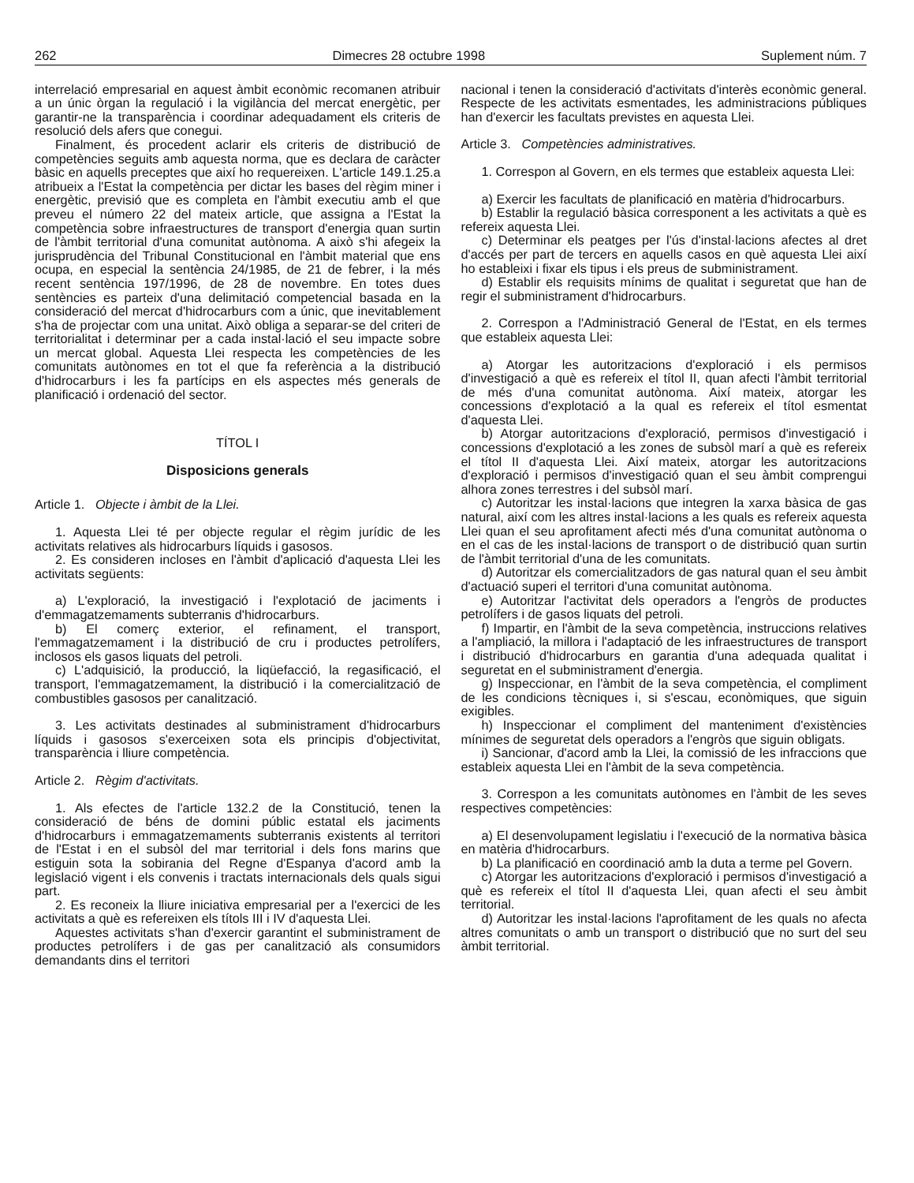262 Dimecres 28 octubre 1998 Suplement núm. 7
interrelació empresarial en aquest àmbit econòmic recomanen atribuir a un únic òrgan la regulació i la vigilància del mercat energètic, per garantir-ne la transparència i coordinar adequadament els criteris de resolució dels afers que conegui.
Finalment, és procedent aclarir els criteris de distribució de competències seguits amb aquesta norma, que es declara de caràcter bàsic en aquells preceptes que així ho requereixen. L'article 149.1.25.a atribueix a l'Estat la competència per dictar les bases del règim miner i energètic, previsió que es completa en l'àmbit executiu amb el que preveu el número 22 del mateix article, que assigna a l'Estat la competència sobre infraestructures de transport d'energia quan surtin de l'àmbit territorial d'una comunitat autònoma. A això s'hi afegeix la jurisprudència del Tribunal Constitucional en l'àmbit material que ens ocupa, en especial la sentència 24/1985, de 21 de febrer, i la més recent sentència 197/1996, de 28 de novembre. En totes dues sentències es parteix d'una delimitació competencial basada en la consideració del mercat d'hidrocarburs com a únic, que inevitablement s'ha de projectar com una unitat. Això obliga a separar-se del criteri de territorialitat i determinar per a cada instal·lació el seu impacte sobre un mercat global. Aquesta Llei respecta les competències de les comunitats autònomes en tot el que fa referència a la distribució d'hidrocarburs i les fa partícips en els aspectes més generals de planificació i ordenació del sector.
TÍTOL I
Disposicions generals
Article 1. Objecte i àmbit de la Llei.
1. Aquesta Llei té per objecte regular el règim jurídic de les activitats relatives als hidrocarburs líquids i gasosos.
2. Es consideren incloses en l'àmbit d'aplicació d'aquesta Llei les activitats següents:
a) L'exploració, la investigació i l'explotació de jaciments i d'emmagatzemaments subterranis d'hidrocarburs.
b) El comerç exterior, el refinament, el transport, l'emmagatzemament i la distribució de cru i productes petrolífers, inclosos els gasos liquats del petroli.
c) L'adquisició, la producció, la liqüefacció, la regasificació, el transport, l'emmagatzemament, la distribució i la comercialització de combustibles gasosos per canalització.
3. Les activitats destinades al subministrament d'hidrocarburs líquids i gasosos s'exerceixen sota els principis d'objectivitat, transparència i lliure competència.
Article 2. Règim d'activitats.
1. Als efectes de l'article 132.2 de la Constitució, tenen la consideració de béns de domini públic estatal els jaciments d'hidrocarburs i emmagatzemaments subterranis existents al territori de l'Estat i en el subsòl del mar territorial i dels fons marins que estiguin sota la sobirania del Regne d'Espanya d'acord amb la legislació vigent i els convenis i tractats internacionals dels quals sigui part.
2. Es reconeix la lliure iniciativa empresarial per a l'exercici de les activitats a què es refereixen els títols III i IV d'aquesta Llei.
Aquestes activitats s'han d'exercir garantint el subministrament de productes petrolífers i de gas per canalització als consumidors demandants dins el territori
nacional i tenen la consideració d'activitats d'interès econòmic general. Respecte de les activitats esmentades, les administracions públiques han d'exercir les facultats previstes en aquesta Llei.
Article 3. Competències administratives.
1. Correspon al Govern, en els termes que estableix aquesta Llei:
a) Exercir les facultats de planificació en matèria d'hidrocarburs.
b) Establir la regulació bàsica corresponent a les activitats a què es refereix aquesta Llei.
c) Determinar els peatges per l'ús d'instal·lacions afectes al dret d'accés per part de tercers en aquells casos en què aquesta Llei així ho estableixi i fixar els tipus i els preus de subministrament.
d) Establir els requisits mínims de qualitat i seguretat que han de regir el subministrament d'hidrocarburs.
2. Correspon a l'Administració General de l'Estat, en els termes que estableix aquesta Llei:
a) Atorgar les autoritzacions d'exploració i els permisos d'investigació a què es refereix el títol II, quan afecti l'àmbit territorial de més d'una comunitat autònoma. Així mateix, atorgar les concessions d'explotació a la qual es refereix el títol esmentat d'aquesta Llei.
b) Atorgar autoritzacions d'exploració, permisos d'investigació i concessions d'explotació a les zones de subsòl marí a què es refereix el títol II d'aquesta Llei. Així mateix, atorgar les autoritzacions d'exploració i permisos d'investigació quan el seu àmbit comprengui alhora zones terrestres i del subsòl marí.
c) Autoritzar les instal·lacions que integren la xarxa bàsica de gas natural, així com les altres instal·lacions a les quals es refereix aquesta Llei quan el seu aprofitament afecti més d'una comunitat autònoma o en el cas de les instal·lacions de transport o de distribució quan surtin de l'àmbit territorial d'una de les comunitats.
d) Autoritzar els comercialitzadors de gas natural quan el seu àmbit d'actuació superi el territori d'una comunitat autònoma.
e) Autoritzar l'activitat dels operadors a l'engròs de productes petrolífers i de gasos liquats del petroli.
f) Impartir, en l'àmbit de la seva competència, instruccions relatives a l'ampliació, la millora i l'adaptació de les infraestructures de transport i distribució d'hidrocarburs en garantia d'una adequada qualitat i seguretat en el subministrament d'energia.
g) Inspeccionar, en l'àmbit de la seva competència, el compliment de les condicions tècniques i, si s'escau, econòmiques, que siguin exigibles.
h) Inspeccionar el compliment del manteniment d'existències mínimes de seguretat dels operadors a l'engròs que siguin obligats.
i) Sancionar, d'acord amb la Llei, la comissió de les infraccions que estableix aquesta Llei en l'àmbit de la seva competència.
3. Correspon a les comunitats autònomes en l'àmbit de les seves respectives competències:
a) El desenvolupament legislatiu i l'execució de la normativa bàsica en matèria d'hidrocarburs.
b) La planificació en coordinació amb la duta a terme pel Govern.
c) Atorgar les autoritzacions d'exploració i permisos d'investigació a què es refereix el títol II d'aquesta Llei, quan afecti el seu àmbit territorial.
d) Autoritzar les instal·lacions l'aprofitament de les quals no afecta altres comunitats o amb un transport o distribució que no surt del seu àmbit territorial.